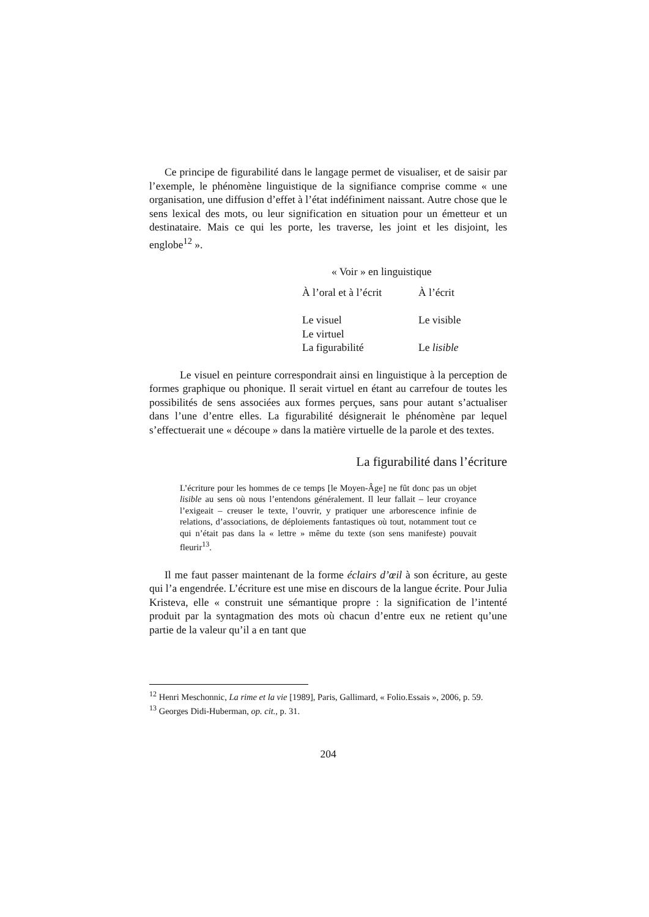Ce principe de figurabilité dans le langage permet de visualiser, et de saisir par l’exemple, le phénomène linguistique de la signifiance comprise comme « une organisation, une diffusion d’effet à l’état indéfiniment naissant. Autre chose que le sens lexical des mots, ou leur signification en situation pour un émetteur et un destinataire. Mais ce qui les porte, les traverse, les joint et les disjoint, les englobe<sup>12</sup> ».
| « Voir » en linguistique | |
| À l’oral et à l’écrit | À l’écrit |
| Le visuel | Le visible |
| Le virtuel | |
| La figurabilité | Le lisible |
Le visuel en peinture correspondrait ainsi en linguistique à la perception de formes graphique ou phonique. Il serait virtuel en étant au carrefour de toutes les possibilités de sens associées aux formes perçues, sans pour autant s’actualiser dans l’une d’entre elles. La figurabilité désignerait le phénomène par lequel s’effectuerait une « découpe » dans la matière virtuelle de la parole et des textes.
La figurabilité dans l’écriture
L’écriture pour les hommes de ce temps [le Moyen-Âge] ne fût donc pas un objet lisible au sens où nous l’entendons généralement. Il leur fallait – leur croyance l’exigeait – creuser le texte, l’ouvrir, y pratiquer une arborescence infinie de relations, d’associations, de déploiements fantastiques où tout, notamment tout ce qui n’était pas dans la « lettre » même du texte (son sens manifeste) pouvait fleurir<sup>13</sup>.
Il me faut passer maintenant de la forme éclairs d’œil à son écriture, au geste qui l’a engendrée. L’écriture est une mise en discours de la langue écrite. Pour Julia Kristeva, elle « construit une sémantique propre : la signification de l’intenté produit par la syntagmation des mots où chacun d’entre eux ne retient qu’une partie de la valeur qu’il a en tant que
<sup>12</sup> Henri Meschonnic, La rime et la vie [1989], Paris, Gallimard, « Folio.Essais », 2006, p. 59.
<sup>13</sup> Georges Didi-Huberman, op. cit., p. 31.
204